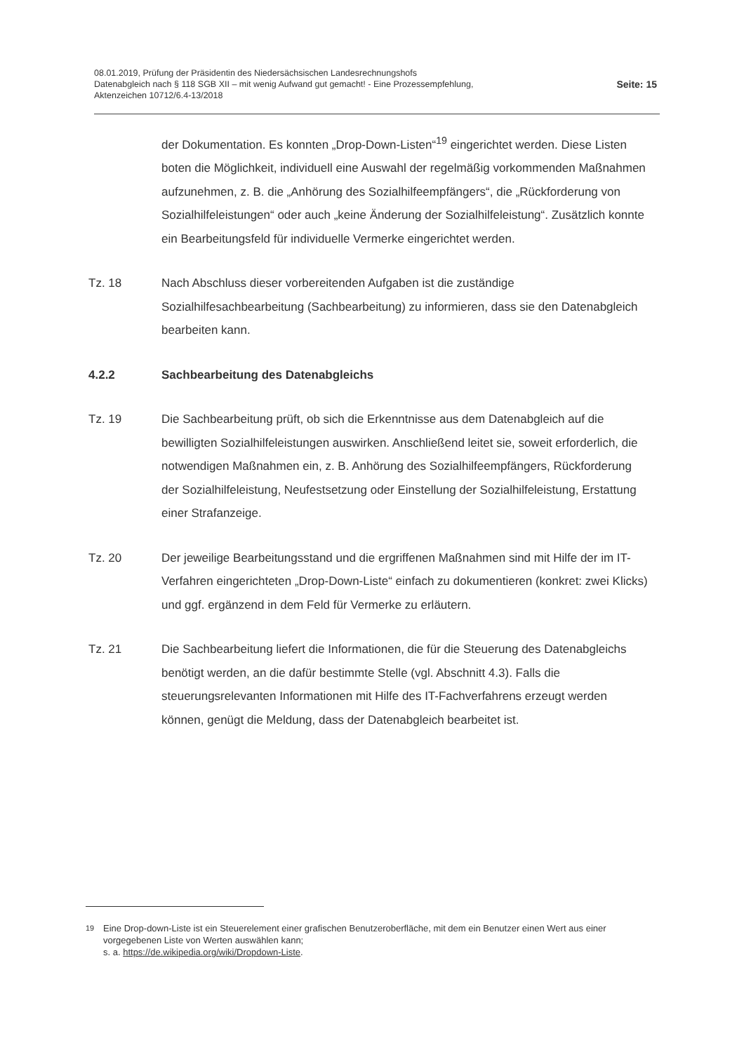08.01.2019, Prüfung der Präsidentin des Niedersächsischen Landesrechnungshofs
Datenabgleich nach § 118 SGB XII – mit wenig Aufwand gut gemacht! - Eine Prozessempfehlung,
Aktenzeichen 10712/6.4-13/2018
Seite: 15
der Dokumentation. Es konnten „Drop-Down-Listen“<sup>19</sup> eingerichtet werden. Diese Listen boten die Möglichkeit, individuell eine Auswahl der regelmäßig vorkommenden Maßnahmen aufzunehmen, z. B. die „Anhörung des Sozialhilfeempfängers“, die „Rückforderung von Sozialhilfeleistungen“ oder auch „keine Änderung der Sozialhilfeleistung“. Zusätzlich konnte ein Bearbeitungsfeld für individuelle Vermerke eingerichtet werden.
Tz. 18 Nach Abschluss dieser vorbereitenden Aufgaben ist die zuständige Sozialhilfesachbearbeitung (Sachbearbeitung) zu informieren, dass sie den Datenabgleich bearbeiten kann.
4.2.2 Sachbearbeitung des Datenabgleichs
Tz. 19 Die Sachbearbeitung prüft, ob sich die Erkenntnisse aus dem Datenabgleich auf die bewilligten Sozialhilfeleistungen auswirken. Anschließend leitet sie, soweit erforderlich, die notwendigen Maßnahmen ein, z. B. Anhörung des Sozialhilfeempfängers, Rückforderung der Sozialhilfeleistung, Neufestsetzung oder Einstellung der Sozialhilfeleistung, Erstattung einer Strafanzeige.
Tz. 20 Der jeweilige Bearbeitungsstand und die ergriffenen Maßnahmen sind mit Hilfe der im IT-Verfahren eingerichteten „Drop-Down-Liste“ einfach zu dokumentieren (konkret: zwei Klicks) und ggf. ergänzend in dem Feld für Vermerke zu erläutern.
Tz. 21 Die Sachbearbeitung liefert die Informationen, die für die Steuerung des Datenabgleichs benötigt werden, an die dafür bestimmte Stelle (vgl. Abschnitt 4.3). Falls die steuerungsrelevanten Informationen mit Hilfe des IT-Fachverfahrens erzeugt werden können, genügt die Meldung, dass der Datenabgleich bearbeitet ist.
<sup>19</sup> Eine Drop-down-Liste ist ein Steuerelement einer grafischen Benutzeroberfläche, mit dem ein Benutzer einen Wert aus einer vorgegebenen Liste von Werten auswählen kann;
s. a. https://de.wikipedia.org/wiki/Dropdown-Liste.